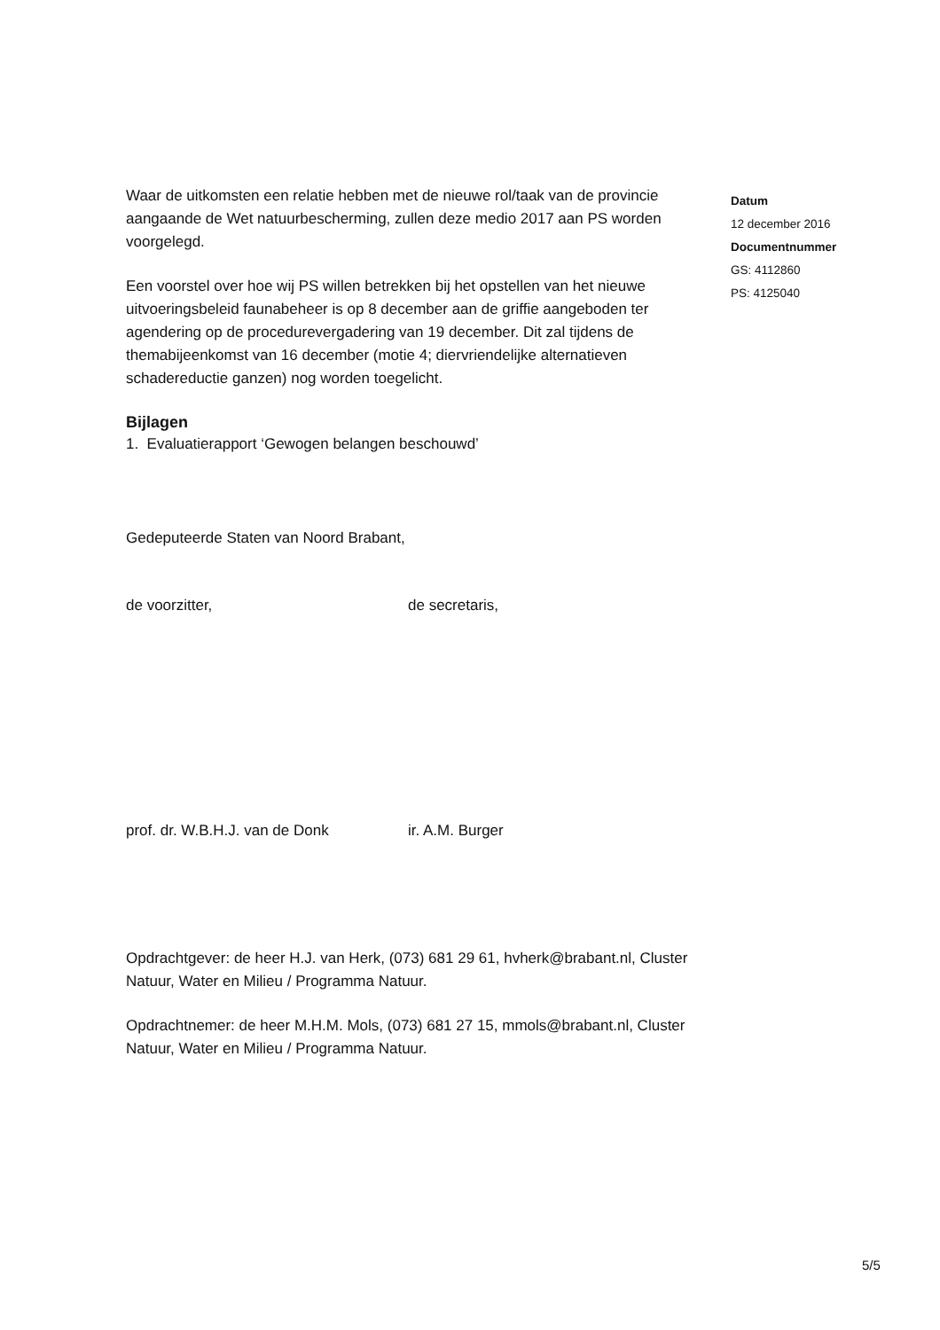Waar de uitkomsten een relatie hebben met de nieuwe rol/taak van de provincie aangaande de Wet natuurbescherming, zullen deze medio 2017 aan PS worden voorgelegd.
Een voorstel over hoe wij PS willen betrekken bij het opstellen van het nieuwe uitvoeringsbeleid faunabeheer is op 8 december aan de griffie aangeboden ter agendering op de procedurevergadering van 19 december. Dit zal tijdens de themabijeenkomst van 16 december (motie 4; diervriendelijke alternatieven schadereductie ganzen) nog worden toegelicht.
Bijlagen
1. Evaluatierapport ‘Gewogen belangen beschouwd’
Gedeputeerde Staten van Noord Brabant,
de voorzitter, de secretaris,
prof. dr. W.B.H.J. van de Donk ir. A.M. Burger
Opdrachtgever: de heer H.J. van Herk, (073) 681 29 61, hvherk@brabant.nl, Cluster Natuur, Water en Milieu / Programma Natuur.
Opdrachtnemer: de heer M.H.M. Mols, (073) 681 27 15, mmols@brabant.nl, Cluster Natuur, Water en Milieu / Programma Natuur.
Datum
12 december 2016
Documentnummer
GS: 4112860
PS: 4125040
5/5